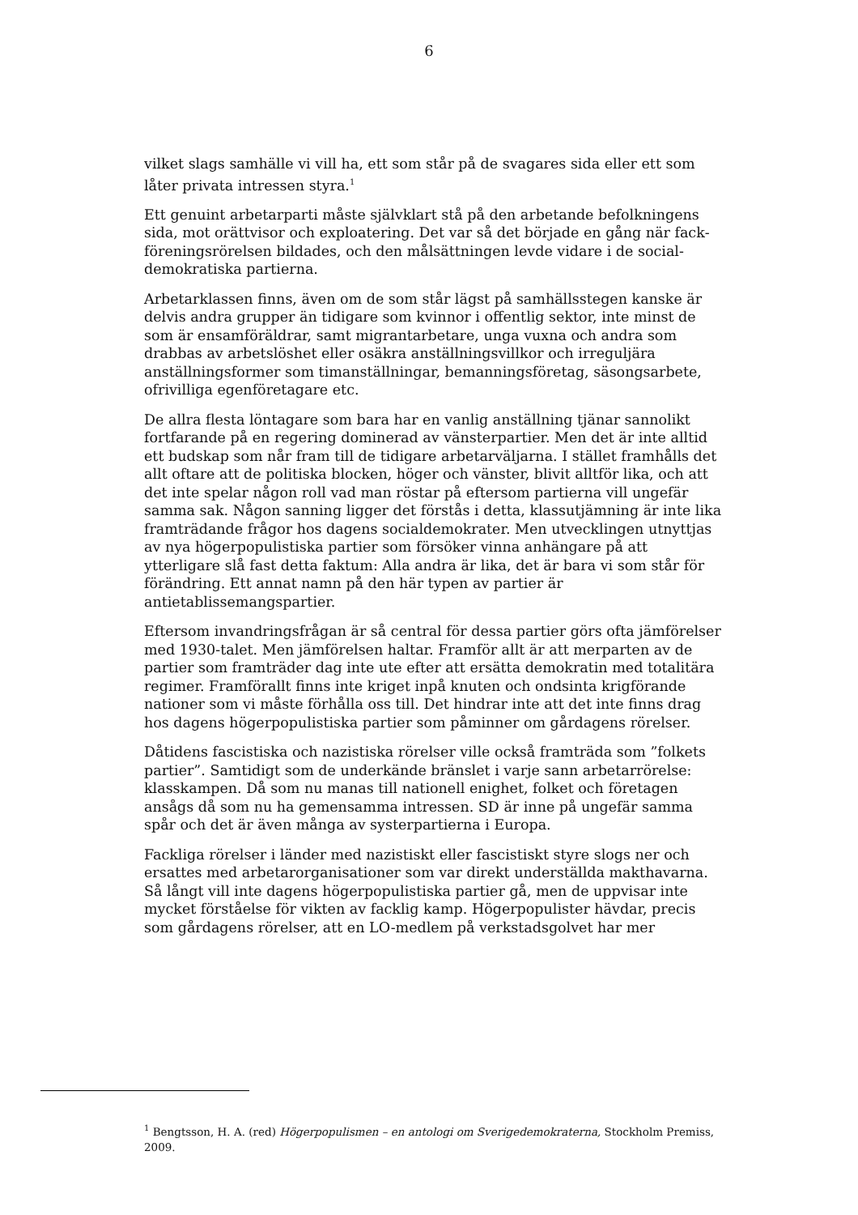6
vilket slags samhälle vi vill ha, ett som står på de svagares sida eller ett som låter privata intressen styra.<sup>1</sup>
Ett genuint arbetarparti måste självklart stå på den arbetande befolkningens sida, mot orättvisor och exploatering. Det var så det började en gång när fack­föreningsrörelsen bildades, och den målsättningen levde vidare i de social­demokratiska partierna.
Arbetarklassen finns, även om de som står lägst på samhällsstegen kanske är delvis andra grupper än tidigare som kvinnor i offentlig sektor, inte minst de som är ensamföräldrar, samt migrantarbetare, unga vuxna och andra som drabbas av arbetslöshet eller osäkra anställningsvillkor och irreguljära anställningsformer som timanställningar, bemanningsföretag, säsongsarbete, ofrivilliga egenföretagare etc.
De allra flesta löntagare som bara har en vanlig anställning tjänar sannolikt fortfarande på en regering dominerad av vänsterpartier. Men det är inte alltid ett budskap som når fram till de tidigare arbetarväljarna. I stället fram­hålls det allt oftare att de politiska blocken, höger och vänster, blivit alltför lika, och att det inte spelar någon roll vad man röstar på eftersom partierna vill ungefär samma sak. Någon sanning ligger det förstås i detta, klassutjäm­ning är inte lika framträdande frågor hos dagens socialdemokrater. Men utvecklingen utnyttjas av nya högerpopulistiska partier som försöker vinna anhängare på att ytterligare slå fast detta faktum: Alla andra är lika, det är bara vi som står för förändring. Ett annat namn på den här typen av partier är antietablissemangspartier.
Eftersom invandringsfrågan är så central för dessa partier görs ofta jämförel­ser med 1930-talet. Men jämförelsen haltar. Framför allt är att merparten av de partier som framträder dag inte ute efter att ersätta demokratin med tota­litära regimer. Framförallt finns inte kriget inpå knuten och ondsinta krig­förande nationer som vi måste förhålla oss till. Det hindrar inte att det inte finns drag hos dagens högerpopulistiska partier som påminner om gårdagens rörelser.
Dåtidens fascistiska och nazistiska rörelser ville också framträda som ”fol­kets partier”. Samtidigt som de underkände bränslet i varje sann arbetar­rörelse: klasskampen. Då som nu manas till nationell enighet, folket och företagen ansågs då som nu ha gemensamma intressen. SD är inne på unge­fär samma spår och det är även många av systerpartierna i Europa.
Fackliga rörelser i länder med nazistiskt eller fascistiskt styre slogs ner och ersattes med arbetarorganisationer som var direkt underställda makthavar­na. Så långt vill inte dagens högerpopulistiska partier gå, men de uppvisar inte mycket förståelse för vikten av facklig kamp. Högerpopulister hävdar, precis som gårdagens rörelser, att en LO-medlem på verkstadsgolvet har mer
<sup>1</sup> Bengtsson, H. A. (red) Högerpopulismen – en antologi om Sverigedemokraterna, Stockholm Premiss, 2009.